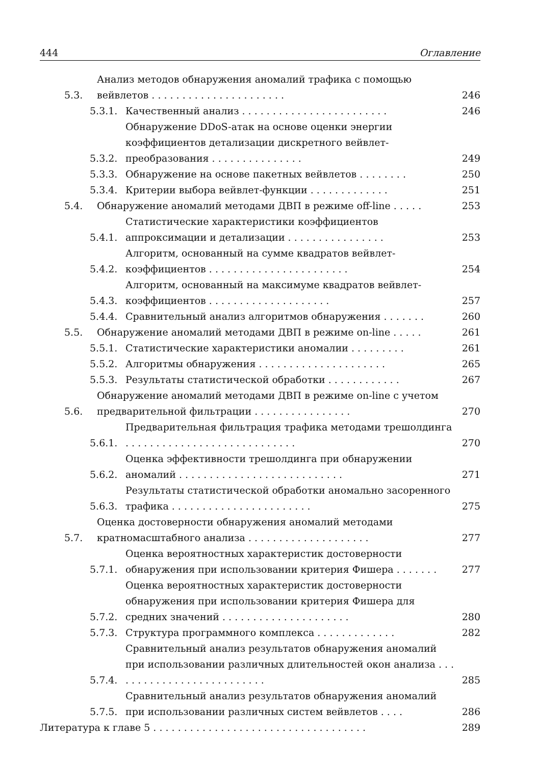444 Оглавление
5.3. Анализ методов обнаружения аномалий трафика с помощью вейвлетов . . . . . . . . . . . . . . . . . . . . . . 246
5.3.1. Качественный анализ . . . . . . . . . . . . . . . . . . . . . . . . 246
5.3.2. Обнаружение DDoS-атак на основе оценки энергии коэффициентов детализации дискретного вейвлет-преобразования . . . . . . . . . . . . . . . 249
5.3.3. Обнаружение на основе пакетных вейвлетов . . . . . . . . 250
5.3.4. Критерии выбора вейвлет-функции . . . . . . . . . . . . . 251
5.4. Обнаружение аномалий методами ДВП в режиме off-line . . . . . 253
5.4.1. Статистические характеристики коэффициентов аппроксимации и детализации . . . . . . . . . . . . . . . . 253
5.4.2. Алгоритм, основанный на сумме квадратов вейвлет-коэффициентов . . . . . . . . . . . . . . . . . . . . . . . 254
5.4.3. Алгоритм, основанный на максимуме квадратов вейвлет-коэффициентов . . . . . . . . . . . . . . . . . . . . 257
5.4.4. Сравнительный анализ алгоритмов обнаружения . . . . . . . 260
5.5. Обнаружение аномалий методами ДВП в режиме on-line . . . . . 261
5.5.1. Статистические характеристики аномалии . . . . . . . . . 261
5.5.2. Алгоритмы обнаружения . . . . . . . . . . . . . . . . . . . . . 265
5.5.3. Результаты статистической обработки . . . . . . . . . . . . 267
5.6. Обнаружение аномалий методами ДВП в режиме on-line с учетом предварительной фильтрации . . . . . . . . . . . . . . . . 270
5.6.1. Предварительная фильтрация трафика методами трешолдинга . . . . . . . . . . . . . . . . . . . . . . . . . . . . 270
5.6.2. Оценка эффективности трешолдинга при обнаружении аномалий . . . . . . . . . . . . . . . . . . . . . . . . . . . 271
5.6.3. Результаты статистической обработки аномально засоренного трафика . . . . . . . . . . . . . . . . . . . . . . . 275
5.7. Оценка достоверности обнаружения аномалий методами кратномасштабного анализа . . . . . . . . . . . . . . . . . . . . 277
5.7.1. Оценка вероятностных характеристик достоверности обнаружения при использовании критерия Фишера . . . . . . . 277
5.7.2. Оценка вероятностных характеристик достоверности обнаружения при использовании критерия Фишера для средних значений . . . . . . . . . . . . . . . . . . . . . 280
5.7.3. Структура программного комплекса . . . . . . . . . . . . . 282
5.7.4. Сравнительный анализ результатов обнаружения аномалий при использовании различных длительностей окон анализа . . . . . . . . . . . . . . . . . . . . . . . . . . 285
5.7.5. Сравнительный анализ результатов обнаружения аномалий при использовании различных систем вейвлетов . . . . 286
Литература к главе 5 . . . . . . . . . . . . . . . . . . . . . . . . . . . . . . . . . . . 289